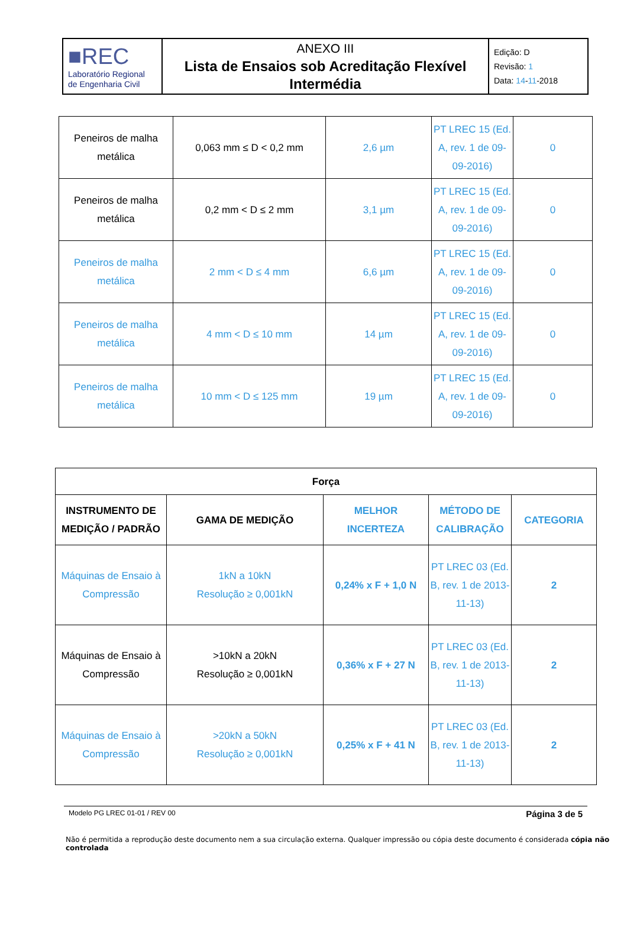| ■REC Laboratório Regional de Engenharia Civil | ANEXO III Lista de Ensaios sob Acreditação Flexível Intermédia | Edição: D Revisão: 1 Data: 14 - 11 -2018 |
| Peneiros de malha metálica | 0,063 mm ≤ D < 0,2 mm | 2,6 µm | PT LREC 15 (Ed. A, rev. 1 de 09-09-2016) | 0 |
| Peneiros de malha metálica | 0,2 mm < D ≤ 2 mm | 3,1 µm | PT LREC 15 (Ed. A, rev. 1 de 09-09-2016) | 0 |
| Peneiros de malha metálica | 2 mm < D ≤ 4 mm | 6,6 µm | PT LREC 15 (Ed. A, rev. 1 de 09-09-2016) | 0 |
| Peneiros de malha metálica | 4 mm < D ≤ 10 mm | 14 µm | PT LREC 15 (Ed. A, rev. 1 de 09-09-2016) | 0 |
| Peneiros de malha metálica | 10 mm < D ≤ 125 mm | 19 µm | PT LREC 15 (Ed. A, rev. 1 de 09-09-2016) | 0 |
| Força | | | | |
| --- | --- | --- | --- | --- |
| INSTRUMENTO DE MEDIÇÃO / PADRÃO | GAMA DE MEDIÇÃO | MELHOR INCERTEZA | MÉTODO DE CALIBRAÇÃO | CATEGORIA |
| Máquinas de Ensaio à Compressão | 1kN a 10kN Resolução ≥ 0,001kN | 0,24% x F + 1,0 N | PT LREC 03 (Ed. B, rev. 1 de 2013-11-13) | 2 |
| Máquinas de Ensaio à Compressão | >10kN a 20kN Resolução ≥ 0,001kN | 0,36% x F + 27 N | PT LREC 03 (Ed. B, rev. 1 de 2013-11-13) | 2 |
| Máquinas de Ensaio à Compressão | >20kN a 50kN Resolução ≥ 0,001kN | 0,25% x F + 41 N | PT LREC 03 (Ed. B, rev. 1 de 2013-11-13) | 2 |
Modelo PG LREC 01-01 / REV 00 Página 3 de 5
Não é permitida a reprodução deste documento nem a sua circulação externa. Qualquer impressão ou cópia deste documento é considerada cópia não controlada